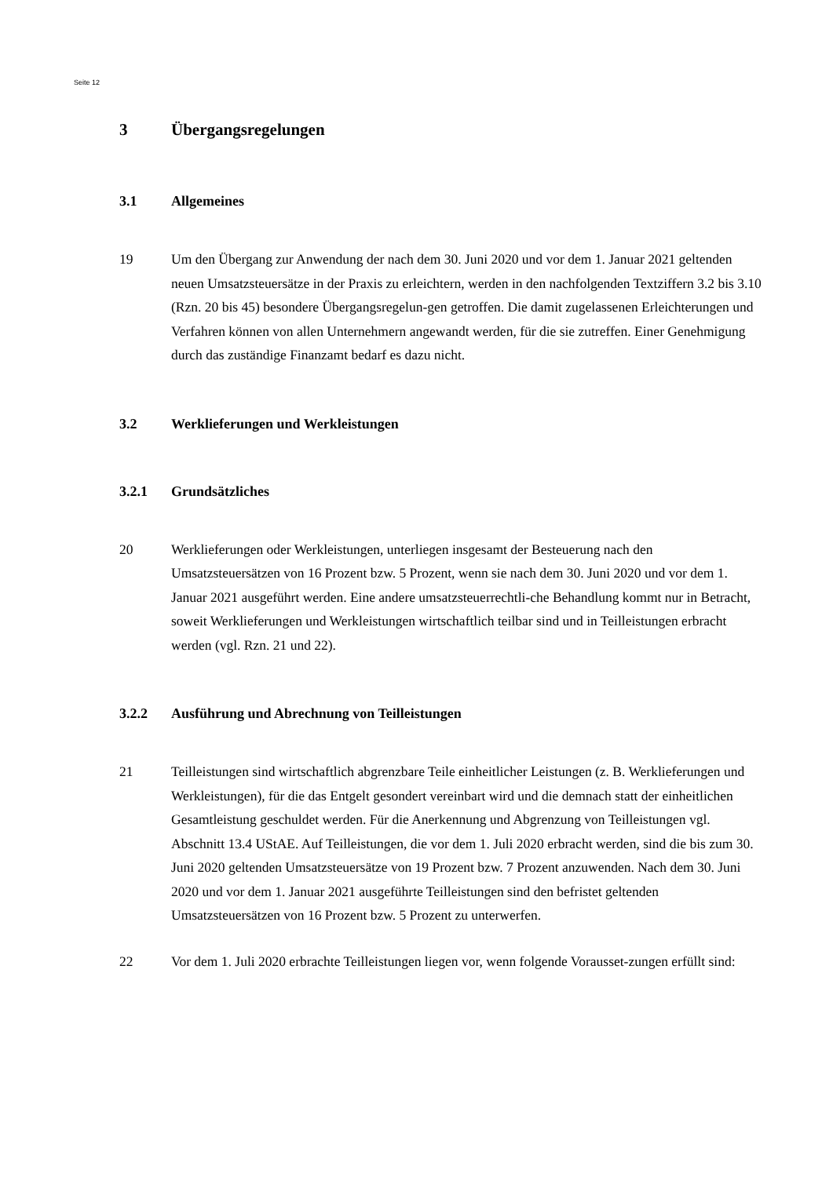Seite 12
3 Übergangsregelungen
3.1 Allgemeines
19 Um den Übergang zur Anwendung der nach dem 30. Juni 2020 und vor dem 1. Januar 2021 geltenden neuen Umsatzsteuersätze in der Praxis zu erleichtern, werden in den nachfolgenden Textziffern 3.2 bis 3.10 (Rzn. 20 bis 45) besondere Übergangsregelun-gen getroffen. Die damit zugelassenen Erleichterungen und Verfahren können von allen Unternehmern angewandt werden, für die sie zutreffen. Einer Genehmigung durch das zuständige Finanzamt bedarf es dazu nicht.
3.2 Werklieferungen und Werkleistungen
3.2.1 Grundsätzliches
20 Werklieferungen oder Werkleistungen, unterliegen insgesamt der Besteuerung nach den Umsatzsteuersätzen von 16 Prozent bzw. 5 Prozent, wenn sie nach dem 30. Juni 2020 und vor dem 1. Januar 2021 ausgeführt werden. Eine andere umsatzsteuerrechtli-che Behandlung kommt nur in Betracht, soweit Werklieferungen und Werkleistungen wirtschaftlich teilbar sind und in Teilleistungen erbracht werden (vgl. Rzn. 21 und 22).
3.2.2 Ausführung und Abrechnung von Teilleistungen
21 Teilleistungen sind wirtschaftlich abgrenzbare Teile einheitlicher Leistungen (z. B. Werklieferungen und Werkleistungen), für die das Entgelt gesondert vereinbart wird und die demnach statt der einheitlichen Gesamtleistung geschuldet werden. Für die Anerkennung und Abgrenzung von Teilleistungen vgl. Abschnitt 13.4 UStAE. Auf Teilleistungen, die vor dem 1. Juli 2020 erbracht werden, sind die bis zum 30. Juni 2020 geltenden Umsatzsteuersätze von 19 Prozent bzw. 7 Prozent anzuwenden. Nach dem 30. Juni 2020 und vor dem 1. Januar 2021 ausgeführte Teilleistungen sind den befristet geltenden Umsatzsteuersätzen von 16 Prozent bzw. 5 Prozent zu unterwerfen.
22 Vor dem 1. Juli 2020 erbrachte Teilleistungen liegen vor, wenn folgende Vorausset-zungen erfüllt sind: